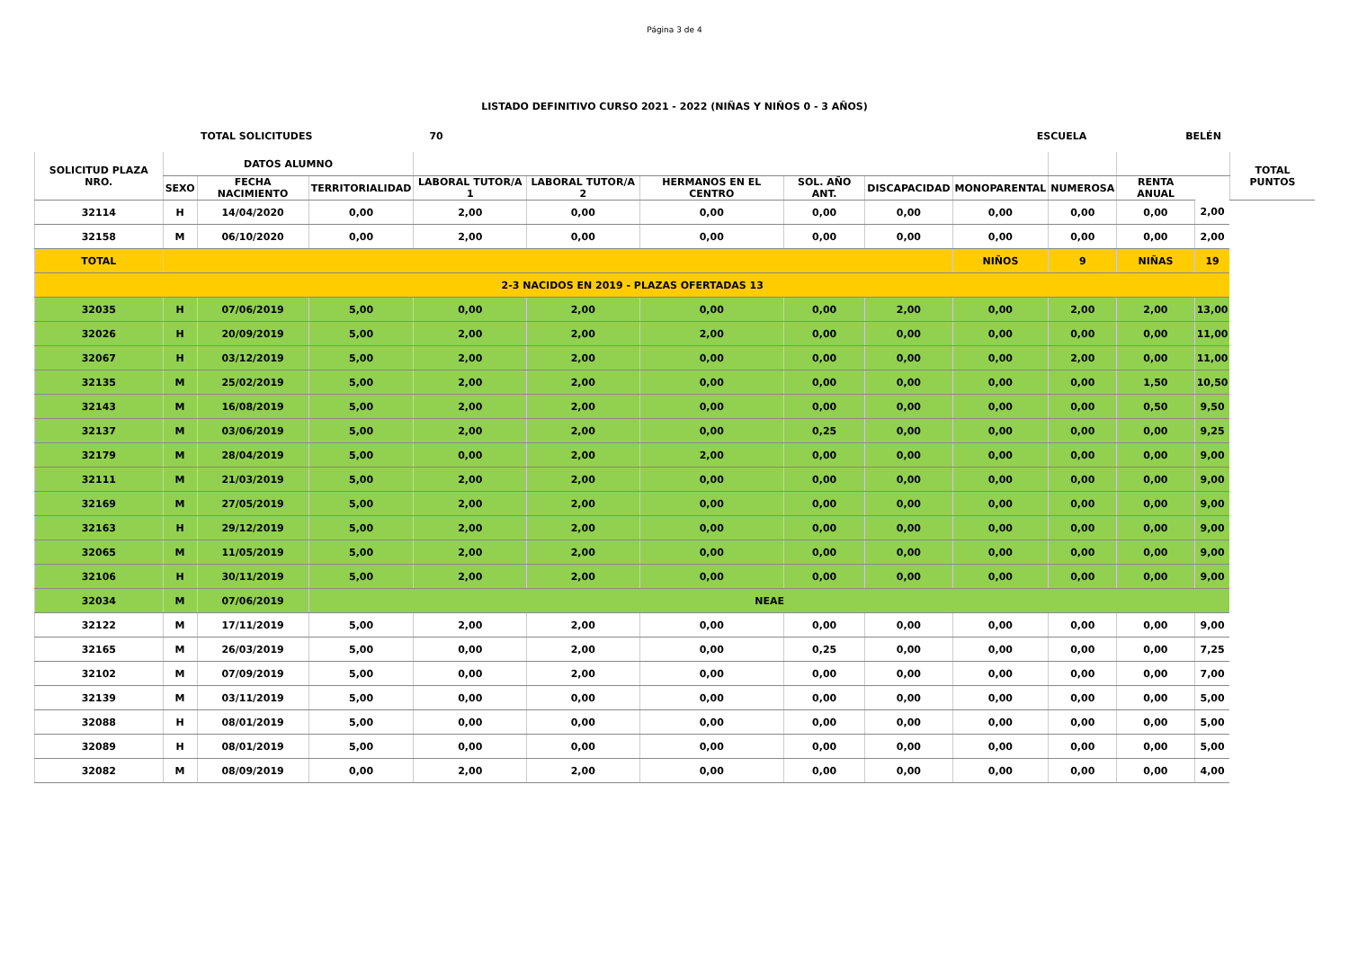Página 3 de 4
LISTADO DEFINITIVO CURSO 2021 - 2022 (NIÑAS Y NIÑOS 0 - 3 AÑOS)
TOTAL SOLICITUDES 70 ESCUELA BELÉN
| SOLICITUD PLAZA NRO. | DATOS ALUMNO | | | | | | | | | | | | TOTAL PUNTOS |
| --- | --- | --- | --- | --- | --- | --- | --- | --- | --- | --- | --- | --- | --- |
| | SEXO | FECHA NACIMIENTO | TERRITORIALIDAD | LABORAL TUTOR/A 1 | LABORAL TUTOR/A 2 | HERMANOS EN EL CENTRO | SOL. AÑO ANT. | DISCAPACIDAD | MONOPARENTAL | NUMEROSA | RENTA ANUAL | | |
| 32114 | H | 14/04/2020 | 0,00 | 2,00 | 0,00 | 0,00 | 0,00 | 0,00 | 0,00 | 0,00 | 0,00 | 2,00 | |
| 32158 | M | 06/10/2020 | 0,00 | 2,00 | 0,00 | 0,00 | 0,00 | 0,00 | 0,00 | 0,00 | 0,00 | 2,00 | |
| TOTAL | | | | | | | | | NIÑOS | 9 | NIÑAS | 19 | |
| 2-3 NACIDOS EN 2019 - PLAZAS OFERTADAS 13 | | | | | | | | | | | | | |
| 32035 | H | 07/06/2019 | 5,00 | 0,00 | 2,00 | 0,00 | 0,00 | 2,00 | 0,00 | 2,00 | 2,00 | 13,00 | |
| 32026 | H | 20/09/2019 | 5,00 | 2,00 | 2,00 | 2,00 | 0,00 | 0,00 | 0,00 | 0,00 | 0,00 | 11,00 | |
| 32067 | H | 03/12/2019 | 5,00 | 2,00 | 2,00 | 0,00 | 0,00 | 0,00 | 0,00 | 2,00 | 0,00 | 11,00 | |
| 32135 | M | 25/02/2019 | 5,00 | 2,00 | 2,00 | 0,00 | 0,00 | 0,00 | 0,00 | 0,00 | 1,50 | 10,50 | |
| 32143 | M | 16/08/2019 | 5,00 | 2,00 | 2,00 | 0,00 | 0,00 | 0,00 | 0,00 | 0,00 | 0,50 | 9,50 | |
| 32137 | M | 03/06/2019 | 5,00 | 2,00 | 2,00 | 0,00 | 0,25 | 0,00 | 0,00 | 0,00 | 0,00 | 9,25 | |
| 32179 | M | 28/04/2019 | 5,00 | 0,00 | 2,00 | 2,00 | 0,00 | 0,00 | 0,00 | 0,00 | 0,00 | 9,00 | |
| 32111 | M | 21/03/2019 | 5,00 | 2,00 | 2,00 | 0,00 | 0,00 | 0,00 | 0,00 | 0,00 | 0,00 | 9,00 | |
| 32169 | M | 27/05/2019 | 5,00 | 2,00 | 2,00 | 0,00 | 0,00 | 0,00 | 0,00 | 0,00 | 0,00 | 9,00 | |
| 32163 | H | 29/12/2019 | 5,00 | 2,00 | 2,00 | 0,00 | 0,00 | 0,00 | 0,00 | 0,00 | 0,00 | 9,00 | |
| 32065 | M | 11/05/2019 | 5,00 | 2,00 | 2,00 | 0,00 | 0,00 | 0,00 | 0,00 | 0,00 | 0,00 | 9,00 | |
| 32106 | H | 30/11/2019 | 5,00 | 2,00 | 2,00 | 0,00 | 0,00 | 0,00 | 0,00 | 0,00 | 0,00 | 9,00 | |
| 32034 | M | 07/06/2019 | NEAE | | | | | | | | | | |
| 32122 | M | 17/11/2019 | 5,00 | 2,00 | 2,00 | 0,00 | 0,00 | 0,00 | 0,00 | 0,00 | 0,00 | 9,00 | |
| 32165 | M | 26/03/2019 | 5,00 | 0,00 | 2,00 | 0,00 | 0,25 | 0,00 | 0,00 | 0,00 | 0,00 | 7,25 | |
| 32102 | M | 07/09/2019 | 5,00 | 0,00 | 2,00 | 0,00 | 0,00 | 0,00 | 0,00 | 0,00 | 0,00 | 7,00 | |
| 32139 | M | 03/11/2019 | 5,00 | 0,00 | 0,00 | 0,00 | 0,00 | 0,00 | 0,00 | 0,00 | 0,00 | 5,00 | |
| 32088 | H | 08/01/2019 | 5,00 | 0,00 | 0,00 | 0,00 | 0,00 | 0,00 | 0,00 | 0,00 | 0,00 | 5,00 | |
| 32089 | H | 08/01/2019 | 5,00 | 0,00 | 0,00 | 0,00 | 0,00 | 0,00 | 0,00 | 0,00 | 0,00 | 5,00 | |
| 32082 | M | 08/09/2019 | 0,00 | 2,00 | 2,00 | 0,00 | 0,00 | 0,00 | 0,00 | 0,00 | 0,00 | 4,00 | |